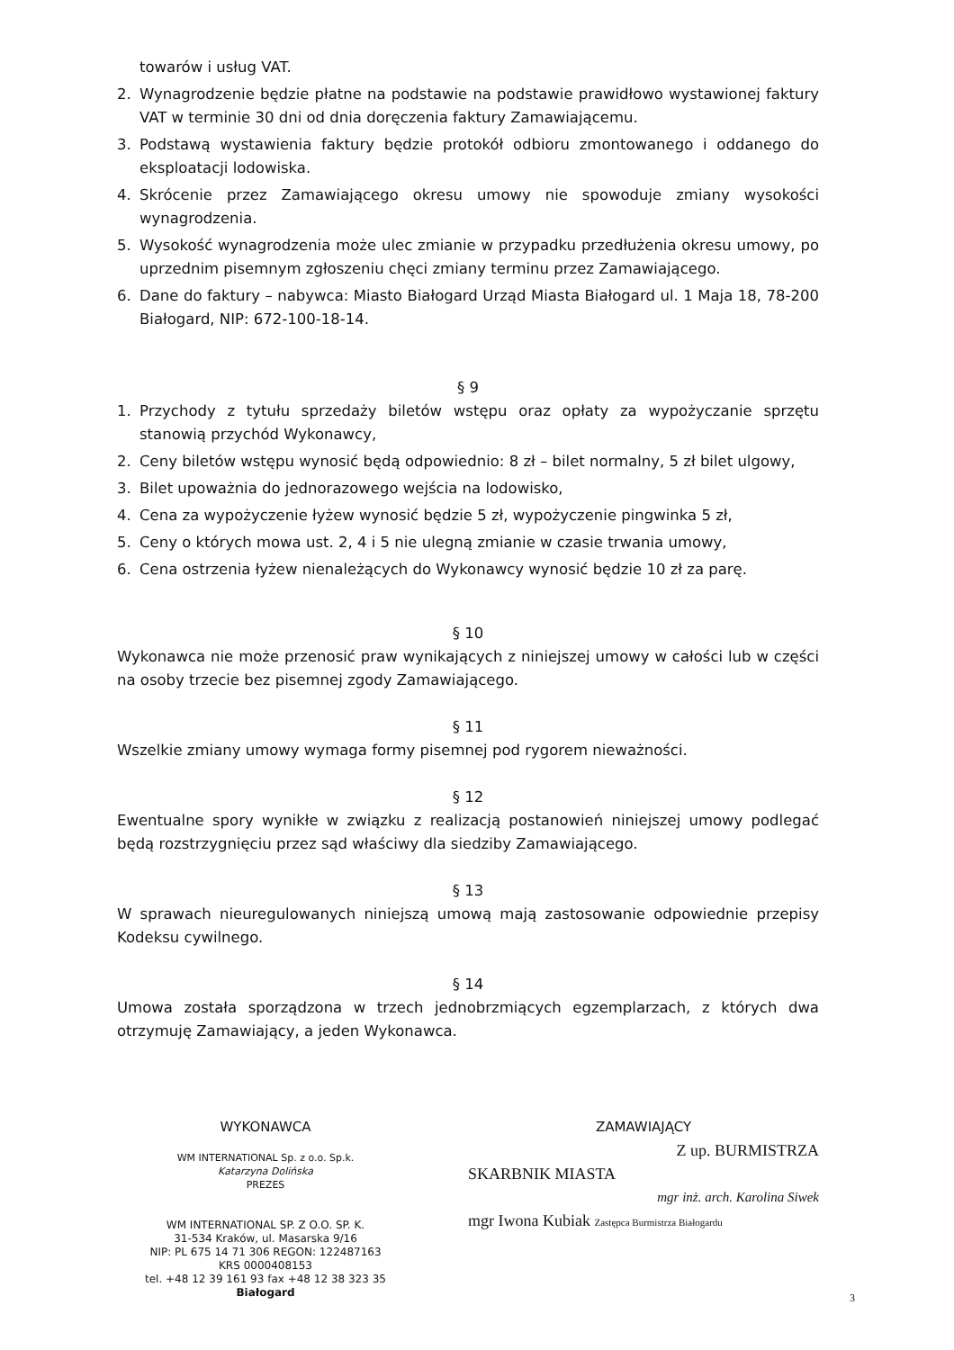towarów i usług VAT.
2. Wynagrodzenie będzie płatne na podstawie na podstawie prawidłowo wystawionej faktury VAT w terminie 30 dni od dnia doręczenia faktury Zamawiającemu.
3. Podstawą wystawienia faktury będzie protokół odbioru zmontowanego i oddanego do eksploatacji lodowiska.
4. Skrócenie przez Zamawiającego okresu umowy nie spowoduje zmiany wysokości wynagrodzenia.
5. Wysokość wynagrodzenia może ulec zmianie w przypadku przedłużenia okresu umowy, po uprzednim pisemnym zgłoszeniu chęci zmiany terminu przez Zamawiającego.
6. Dane do faktury – nabywca: Miasto Białogard Urząd Miasta Białogard ul. 1 Maja 18, 78-200 Białogard, NIP: 672-100-18-14.
§ 9
1. Przychody z tytułu sprzedaży biletów wstępu oraz opłaty za wypożyczanie sprzętu stanowią przychód Wykonawcy,
2. Ceny biletów wstępu wynosić będą odpowiednio: 8 zł – bilet normalny, 5 zł bilet ulgowy,
3. Bilet upoważnia do jednorazowego wejścia na lodowisko,
4. Cena za wypożyczenie łyżew wynosić będzie 5 zł, wypożyczenie pingwinka 5 zł,
5. Ceny o których mowa ust. 2, 4 i 5 nie ulegną zmianie w czasie trwania umowy,
6. Cena ostrzenia łyżew nienależących do Wykonawcy wynosić będzie 10 zł za parę.
§ 10
Wykonawca nie może przenosić praw wynikających z niniejszej umowy w całości lub w części na osoby trzecie bez pisemnej zgody Zamawiającego.
§ 11
Wszelkie zmiany umowy wymaga formy pisemnej pod rygorem nieważności.
§ 12
Ewentualne spory wynikłe w związku z realizacją postanowień niniejszej umowy podlegać będą rozstrzygnięciu przez sąd właściwy dla siedziby Zamawiającego.
§ 13
W sprawach nieuregulowanych niniejszą umową mają zastosowanie odpowiednie przepisy Kodeksu cywilnego.
§ 14
Umowa została sporządzona w trzech jednobrzmiących egzemplarzach, z których dwa otrzymuję Zamawiający, a jeden Wykonawca.
WYKONAWCA
WM INTERNATIONAL Sp. z o.o. Sp.k.
Katarzyna Dolińska
PREZES
WM INTERNATIONAL SP. Z O.O. SP. K.
31-534 Kraków, ul. Masarska 9/16
NIP: PL 675 14 71 306 REGON: 122487163
KRS 0000408153
tel. +48 12 39 161 93 fax +48 12 38 323 35
Białogard
ZAMAWIAJĄCY
Z up. BURMISTRZA
SKARBNIK MIASTA
mgr inż. arch. Karolina Siwek
mgr Iwona Kubiak Zastępca Burmistrza Białogardu
3